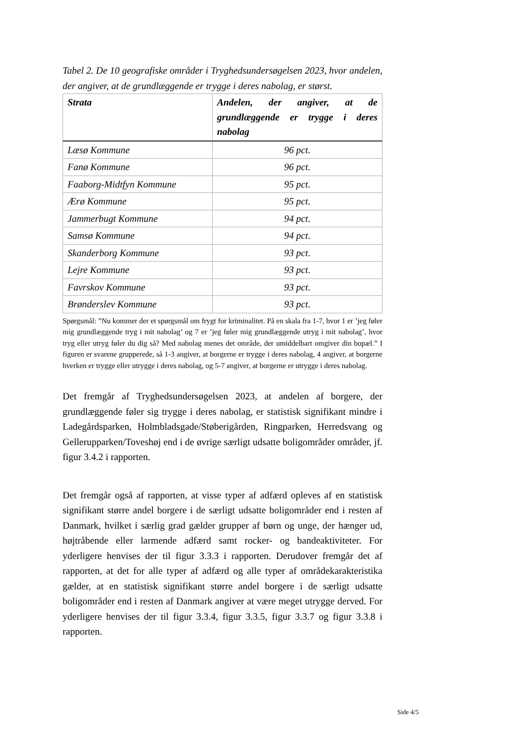Tabel 2. De 10 geografiske områder i Tryghedsundersøgelsen 2023, hvor andelen, der angiver, at de grundlæggende er trygge i deres nabolag, er størst.
| Strata | Andelen, der angiver, at de grundlæggende er trygge i deres nabolag |
| --- | --- |
| Læsø Kommune | 96 pct. |
| Fanø Kommune | 96 pct. |
| Faaborg-Midtfyn Kommune | 95 pct. |
| Ærø Kommune | 95 pct. |
| Jammerbugt Kommune | 94 pct. |
| Samsø Kommune | 94 pct. |
| Skanderborg Kommune | 93 pct. |
| Lejre Kommune | 93 pct. |
| Favrskov Kommune | 93 pct. |
| Brønderslev Kommune | 93 pct. |
Spørgsmål: ”Nu kommer der et spørgsmål om frygt for kriminalitet. På en skala fra 1-7, hvor 1 er ’jeg føler mig grundlæggende tryg i mit nabolag’ og 7 er ’jeg føler mig grundlæggende utryg i mit nabolag’, hvor tryg eller utryg føler du dig så? Med nabolag menes det område, der umiddelbart omgiver din bopæl.” I figuren er svarene grupperede, så 1-3 angiver, at borgerne er trygge i deres nabolag, 4 angiver, at borgerne hverken er trygge eller utrygge i deres nabolag, og 5-7 angiver, at borgerne er utrygge i deres nabolag.
Det fremgår af Tryghedsundersøgelsen 2023, at andelen af borgere, der grundlæggende føler sig trygge i deres nabolag, er statistisk signifikant mindre i Ladegårdsparken, Holmbladsgade/Støberigården, Ringparken, Herredsvang og Gellerupparken/Toveshøj end i de øvrige særligt udsatte boligområder områder, jf. figur 3.4.2 i rapporten.
Det fremgår også af rapporten, at visse typer af adfærd opleves af en statistisk signifikant større andel borgere i de særligt udsatte boligområder end i resten af Danmark, hvilket i særlig grad gælder grupper af børn og unge, der hænger ud, højtråbende eller larmende adfærd samt rocker- og bandeaktiviteter. For yderligere henvises der til figur 3.3.3 i rapporten. Derudover fremgår det af rapporten, at det for alle typer af adfærd og alle typer af områdekarakteristika gælder, at en statistisk signifikant større andel borgere i de særligt udsatte boligområder end i resten af Danmark angiver at være meget utrygge derved. For yderligere henvises der til figur 3.3.4, figur 3.3.5, figur 3.3.7 og figur 3.3.8 i rapporten.
Side 4/5